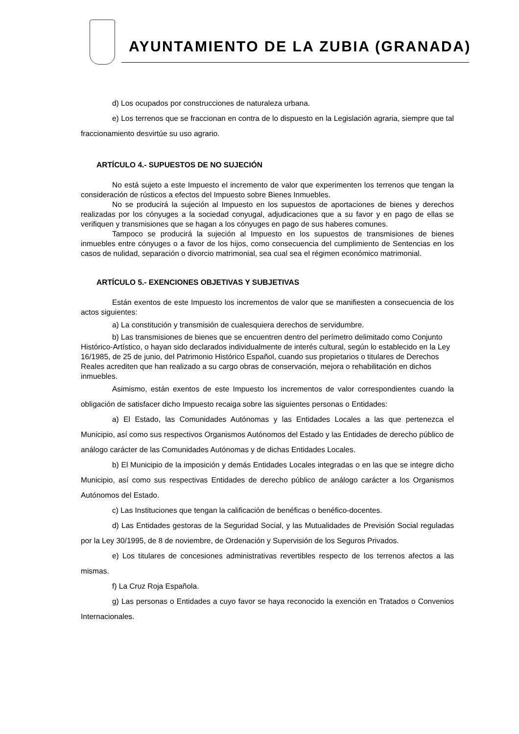AYUNTAMIENTO DE LA ZUBIA (GRANADA)
d) Los ocupados por construcciones de naturaleza urbana.
e) Los terrenos que se fraccionan en contra de lo dispuesto en la Legislación agraria, siempre que tal fraccionamiento desvirtúe su uso agrario.
ARTÍCULO 4.- SUPUESTOS DE NO SUJECIÓN
No está sujeto a este Impuesto el incremento de valor que experimenten los terrenos que tengan la consideración de rústicos a efectos del Impuesto sobre Bienes Inmuebles.
No se producirá la sujeción al Impuesto en los supuestos de aportaciones de bienes y derechos realizadas por los cónyuges a la sociedad conyugal, adjudicaciones que a su favor y en pago de ellas se verifiquen y transmisiones que se hagan a los cónyuges en pago de sus haberes comunes.
Tampoco se producirá la sujeción al Impuesto en los supuestos de transmisiones de bienes inmuebles entre cónyuges o a favor de los hijos, como consecuencia del cumplimiento de Sentencias en los casos de nulidad, separación o divorcio matrimonial, sea cual sea el régimen económico matrimonial.
ARTÍCULO 5.- EXENCIONES OBJETIVAS Y SUBJETIVAS
Están exentos de este Impuesto los incrementos de valor que se manifiesten a consecuencia de los actos siguientes:
a) La constitución y transmisión de cualesquiera derechos de servidumbre.
b) Las transmisiones de bienes que se encuentren dentro del perímetro delimitado como Conjunto Histórico-Artístico, o hayan sido declarados individualmente de interés cultural, según lo establecido en la Ley 16/1985, de 25 de junio, del Patrimonio Histórico Español, cuando sus propietarios o titulares de Derechos Reales acrediten que han realizado a su cargo obras de conservación, mejora o rehabilitación en dichos inmuebles.
Asimismo, están exentos de este Impuesto los incrementos de valor correspondientes cuando la obligación de satisfacer dicho Impuesto recaiga sobre las siguientes personas o Entidades:
a) El Estado, las Comunidades Autónomas y las Entidades Locales a las que pertenezca el Municipio, así como sus respectivos Organismos Autónomos del Estado y las Entidades de derecho público de análogo carácter de las Comunidades Autónomas y de dichas Entidades Locales.
b) El Municipio de la imposición y demás Entidades Locales integradas o en las que se integre dicho Municipio, así como sus respectivas Entidades de derecho público de análogo carácter a los Organismos Autónomos del Estado.
c) Las Instituciones que tengan la calificación de benéficas o benéfico-docentes.
d) Las Entidades gestoras de la Seguridad Social, y las Mutualidades de Previsión Social reguladas por la Ley 30/1995, de 8 de noviembre, de Ordenación y Supervisión de los Seguros Privados.
e) Los titulares de concesiones administrativas revertibles respecto de los terrenos afectos a las mismas.
f) La Cruz Roja Española.
g) Las personas o Entidades a cuyo favor se haya reconocido la exención en Tratados o Convenios Internacionales.